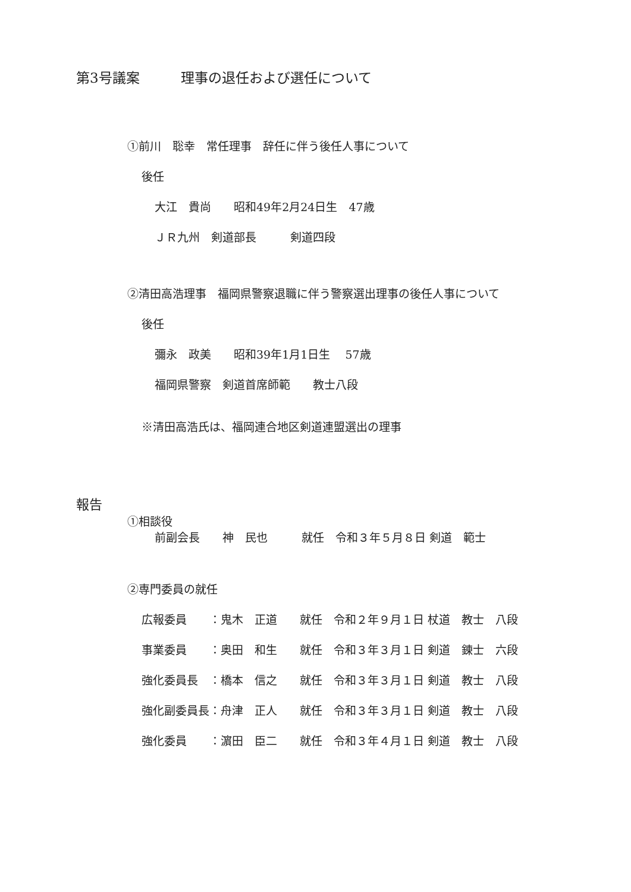第3号議案　　　理事の退任および選任について
①前川　聡幸　常任理事　辞任に伴う後任人事について
後任
大江　貴尚　　昭和49年2月24日生　47歳
ＪＲ九州　剣道部長　　　剣道四段
②清田高浩理事　福岡県警察退職に伴う警察選出理事の後任人事について
後任
彌永　政美　　昭和39年1月1日生　 57歳
福岡県警察　剣道首席師範　　教士八段
※清田高浩氏は、福岡連合地区剣道連盟選出の理事
報告
①相談役
前副会長　　神　民也　　　就任　令和３年５月８日 剣道　範士
②専門委員の就任
広報委員　　：鬼木　正道　　就任　令和２年９月１日 杖道　教士　八段
事業委員　　：奥田　和生　　就任　令和３年３月１日 剣道　錬士　六段
強化委員長　：橋本　信之　　就任　令和３年３月１日 剣道　教士　八段
強化副委員長：舟津　正人　　就任　令和３年３月１日 剣道　教士　八段
強化委員　　：濵田　臣二　　就任　令和３年４月１日 剣道　教士　八段